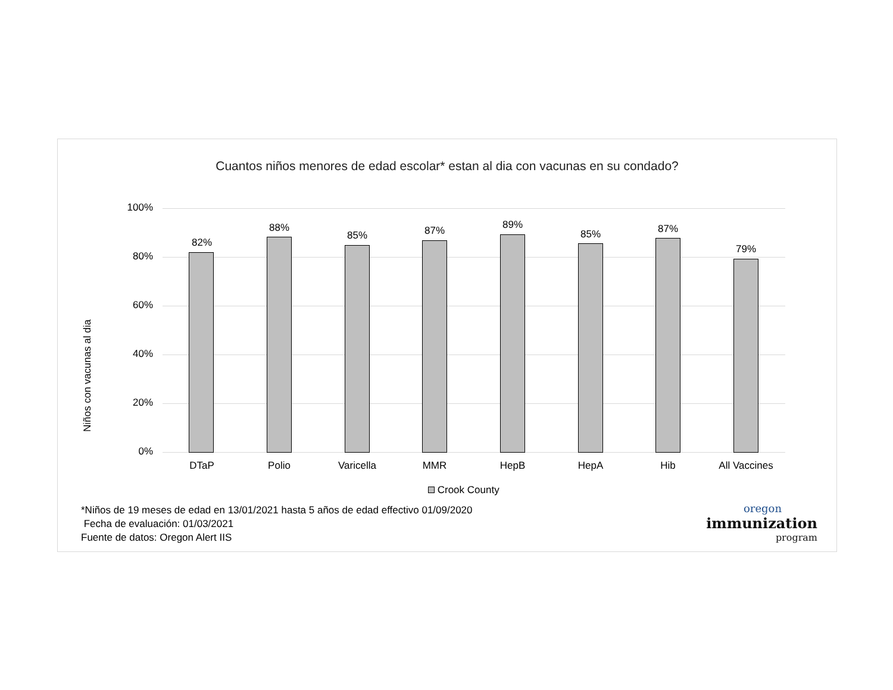Cuantos niños menores de edad escolar* estan al dia con vacunas en su condado?
Niños con vacunas al dia
100%
80%
60%
40%
20%
0%
82%
88%
85% 87% 89%
85% 87%
79%
DTaP Polio Varicella MMR HepB HepA Hib All Vaccines
Crook County
*Niños de 19 meses de edad en 13/01/2021 hasta 5 años de edad effectivo 01/09/2020
Fecha de evaluación: 01/03/2021
Fuente de datos: Oregon Alert IIS
oregon
immunization
program